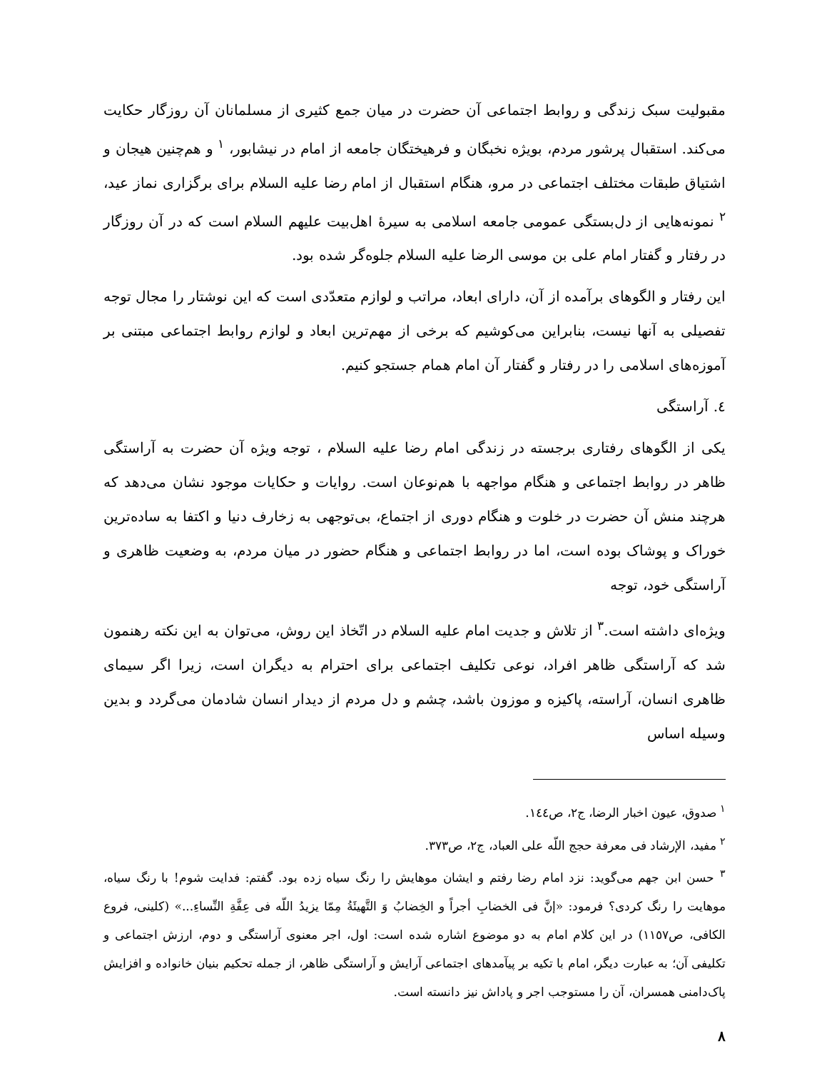مقبولیت سبک زندگی و روابط اجتماعی آن حضرت در میان جمع کثیری از مسلمانان آن روزگار حکایت می‌کند. استقبال پرشور مردم، بویژه نخبگان و فرهیختگان جامعه از امام در نیشابور، <sup>١</sup> و هم‌چنین هیجان و اشتیاق طبقات مختلف اجتماعی در مرو، هنگام استقبال از امام رضا علیه السلام برای برگزاری نماز عید، <sup>٢</sup> نمونه‌هایی از دل‌بستگی عمومی جامعه اسلامی به سیرهٔ اهل‌بیت علیهم السلام است که در آن روزگار در رفتار و گفتار امام علی بن موسی الرضا علیه السلام جلوه‌گر شده بود.
این رفتار و الگوهای برآمده از آن، دارای ابعاد، مراتب و لوازم متعدّدی است که این نوشتار را مجال توجه تفصیلی به آنها نیست، بنابراین می‌کوشیم که برخی از مهم‌ترین ابعاد و لوازم روابط اجتماعی مبتنی بر آموزه‌های اسلامی را در رفتار و گفتار آن امام همام جستجو کنیم.
٤. آراستگی
یکی از الگوهای رفتاری برجسته در زندگی امام رضا علیه السلام ، توجه ویژه آن حضرت به آراستگی ظاهر در روابط اجتماعی و هنگام مواجهه با هم‌نوعان است. روایات و حکایات موجود نشان می‌دهد که هرچند منش آن حضرت در خلوت و هنگام دوری از اجتماع، بی‌توجهی به زخارف دنیا و اکتفا به ساده‌ترین خوراک و پوشاک بوده است، اما در روابط اجتماعی و هنگام حضور در میان مردم، به وضعیت ظاهری و آراستگی خود، توجه
ویژه‌ای داشته است.<sup>٣</sup> از تلاش و جدیت امام علیه السلام در اتّخاذ این روش، می‌توان به این نکته رهنمون شد که آراستگی ظاهر افراد، نوعی تکلیف اجتماعی برای احترام به دیگران است، زیرا اگر سیمای ظاهری انسان، آراسته، پاکیزه و موزون باشد، چشم و دل مردم از دیدار انسان شادمان می‌گردد و بدین وسیله اساس
<sup>١</sup> صدوق، عیون اخبار الرضا، ج٢، ص١٤٤.
<sup>٢</sup> مفید، الإرشاد فی معرفة حجج اللّه علی العباد، ج٢، ص٣٧٣.
<sup>٣</sup> حسن ابن جهم می‌گوید: نزد امام رضا رفتم و ایشان موهایش را رنگ سیاه زده بود. گفتم: فدایت شوم! با رنگ سیاه، موهایت را رنگ کردی؟ فرمود: «إنَّ فی الخضابِ أجراً و الخِضابُ وَ التَّهیئَةُ مِمّا یزیدُ اللّه فی عِفَّةِ النِّساءِ...» (کلینی، فروع الکافی، ص١١٥٧) در این کلام امام به دو موضوع اشاره شده است: اول، اجر معنوی آراستگی و دوم، ارزش اجتماعی و تکلیفی آن؛ به عبارت دیگر، امام با تکیه بر پیآمدهای اجتماعی آرایش و آراستگی ظاهر، از جمله تحکیم بنیان خانواده و افزایش پاک‌دامنی همسران، آن را مستوجب اجر و پاداش نیز دانسته است.
٨